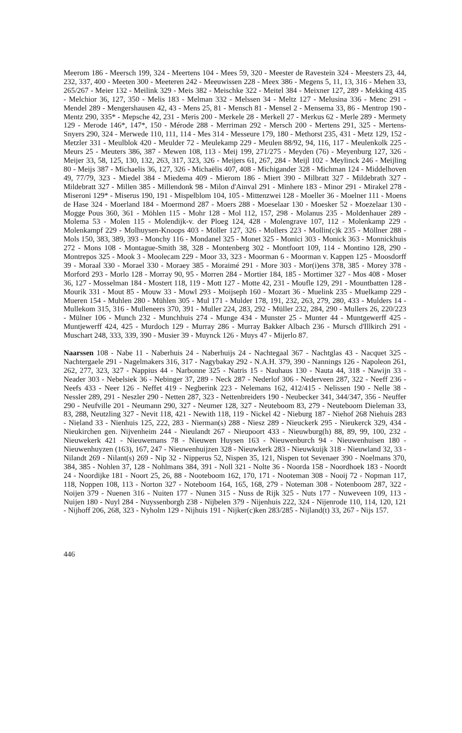Meerom 186 - Meersch 199, 324 - Meertens 104 - Mees 59, 320 - Meester de Ravestein 324 - Meesters 23, 44, 232, 337, 400 - Meeten 300 - Meeteren 242 - Meeuwissen 228 - Meex 386 - Megens 5, 11, 13, 316 - Mehen 33, 265/267 - Meier 132 - Meilink 329 - Meis 382 - Meischke 322 - Meitel 384 - Meixner 127, 289 - Mekking 435 - Melchior 36, 127, 350 - Melis 183 - Melman 332 - Melssen 34 - Meltz 127 - Melusina 336 - Menc 291 - Mendel 289 - Mengershausen 42, 43 - Mens 25, 81 - Mensch 81 - Mensel 2 - Mensema 33, 86 - Mentrop 190 - Mentz 290, 335* - Mepsche 42, 231 - Meris 200 - Merkele 28 - Merkell 27 - Merkus 62 - Merle 289 - Mermety 129 - Merode 146*, 147*, 150 - Mérode 288 - Merriman 292 - Mersch 200 - Mertens 291, 325 - Mertens-Snyers 290, 324 - Merwede 110, 111, 114 - Mes 314 - Messeure 179, 180 - Methorst 235, 431 - Metz 129, 152 - Metzler 331 - Meulblok 420 - Meulder 72 - Meulekamp 229 - Meulen 88/92, 94, 116, 117 - Meulenkolk 225 - Meurs 25 - Meuters 386, 387 - Mewen 108, 113 - Meij 199, 271/275 - Meyden (76) - Meyenburg 127, 326 - Meijer 33, 58, 125, 130, 132, 263, 317, 323, 326 - Meijers 61, 267, 284 - Meijl 102 - Meylinck 246 - Meijling 80 - Meijs 387 - Michaelis 36, 127, 326 - Michaëlis 407, 408 - Michigander 328 - Michman 124 - Middelhoven 49, 77/79, 323 - Miedel 384 - Miedema 409 - Mierom 186 - Miert 390 - Milbratt 327 - Mildebrath 327 - Mildebratt 327 - Millen 385 - Millendonk 98 - Milon d'Ainval 291 - Minhere 183 - Minor 291 - Mirakel 278 - Miseroni 129* - Miserus 190, 191 - Mispelblom 104, 105 - Mittenzwei 128 - Moeller 36 - Moelner 111 - Moens de Hase 324 - Moerland 184 - Moermond 287 - Moers 288 - Moeselaar 130 - Moesker 52 - Moezelaar 130 - Mogge Pous 360, 361 - Möhlen 115 - Mohr 128 - Mol 112, 157, 298 - Molanus 235 - Moldenhauer 289 - Molema 53 - Molen 115 - Molendijk-v. der Ploeg 124, 428 - Molengrave 107, 112 - Molenkamp 229 - Molenkampf 229 - Molhuysen-Knoops 403 - Möller 127, 326 - Mollers 223 - Mollin(c)k 235 - Möllner 288 - Mols 150, 383, 389, 393 - Monchy 116 - Mondanel 325 - Monet 325 - Monici 303 - Monick 363 - Monnickhuis 272 - Mons 108 - Montague-Smith 38, 328 - Montenberg 302 - Montfoort 109, 114 - Montino 128, 290 - Montrepos 325 - Mook 3 - Moolecam 229 - Moor 33, 323 - Moorman 6 - Moorman v. Kappen 125 - Moosdorff 39 - Moraal 330 - Morael 330 - Moraey 385 - Moraimé 291 - More 303 - Mor(i)ens 378, 385 - Morey 378 - Morford 293 - Morlo 128 - Morray 90, 95 - Morren 284 - Mortier 184, 185 - Mortimer 327 - Mos 408 - Moser 36, 127 - Mosselman 184 - Mostert 118, 119 - Mott 127 - Motte 42, 231 - Moufle 129, 291 - Mountbatten 128 - Mourik 331 - Mout 85 - Mouw 33 - Mowl 293 - Moijseph 160 - Mozart 36 - Muelink 235 - Muelkamp 229 - Mueren 154 - Muhlen 280 - Mühlen 305 - Mul 171 - Mulder 178, 191, 232, 263, 279, 280, 433 - Mulders 14 - Mullekom 315, 316 - Mulleneers 370, 391 - Muller 224, 283, 292 - Müller 232, 284, 290 - Mullers 26, 220/223 - Mülner 106 - Munch 232 - Munchhuis 274 - Munge 434 - Munster 25 - Munter 44 - Muntgewerff 425 - Muntjewerff 424, 425 - Murdoch 129 - Murray 286 - Murray Bakker Albach 236 - Mursch d'Illkirch 291 - Muschart 248, 333, 339, 390 - Musier 39 - Muynck 126 - Muys 47 - Mijerlo 87.
Naarssen 108 - Nabe 11 - Naberhuis 24 - Naberhuijs 24 - Nachtegaal 367 - Nachtglas 43 - Nacquet 325 - Nachtergaele 291 - Nagelmakers 316, 317 - Nagybakay 292 - N.A.H. 379, 390 - Nannings 126 - Napoleon 261, 262, 277, 323, 327 - Nappius 44 - Narbonne 325 - Natris 15 - Nauhaus 130 - Nauta 44, 318 - Nawijn 33 - Neader 303 - Nebelsiek 36 - Nebinger 37, 289 - Neck 287 - Nederlof 306 - Nederveen 287, 322 - Neeff 236 - Neefs 433 - Neer 126 - Neffet 419 - Negberink 223 - Nelemans 162, 412/415 - Nelissen 190 - Nelle 38 - Nessler 289, 291 - Neszler 290 - Netten 287, 323 - Nettenbreiders 190 - Neubecker 341, 344/347, 356 - Neuffer 290 - Neufville 201 - Neumann 290, 327 - Neumer 128, 327 - Neuteboom 83, 279 - Neuteboom Dieleman 33, 83, 288, Neutzling 327 - Nevit 118, 421 - Newith 118, 119 - Nickel 42 - Nieburg 187 - Niehof 268 Niehuis 283 - Nieland 33 - Nienhuis 125, 222, 283 - Nierman(s) 288 - Niesz 289 - Nieuckerk 295 - Nieukerck 329, 434 - Nieukirchen gen. Nijvenheim 244 - Nieulandt 267 - Nieupoort 433 - Nieuwburg(h) 88, 89, 99, 100, 232 - Nieuwekerk 421 - Nieuwemans 78 - Nieuwen Huysen 163 - Nieuwenburch 94 - Nieuwenhuisen 180 - Nieuwenhuyzen (163), 167, 247 - Nieuwenhuijzen 328 - Nieuwkerk 283 - Nieuwkuijk 318 - Nieuwland 32, 33 - Nilandt 269 - Nilant(s) 269 - Nip 32 - Nipperus 52, Nispen 35, 121, Nispen tot Sevenaer 390 - Noelmans 370, 384, 385 - Nohlen 37, 128 - Nohlmans 384, 391 - Noll 321 - Nolte 36 - Noorda 158 - Noordhoek 183 - Noordt 24 - Noordijke 181 - Noort 25, 26, 88 - Nooteboom 162, 170, 171 - Nooteman 308 - Nooij 72 - Nopman 117, 118, Noppen 108, 113 - Norton 327 - Noteboom 164, 165, 168, 279 - Noteman 308 - Notenboom 287, 322 - Noijen 379 - Nuenen 316 - Nuiten 177 - Nunen 315 - Nuss de Rijk 325 - Nuts 177 - Nuweveen 109, 113 - Nuijen 180 - Nuyl 284 - Nuyssenborgh 238 - Nijbelen 379 - Nijenhuis 222, 324 - Nijenrode 110, 114, 120, 121 - Nijhoff 206, 268, 323 - Nyholm 129 - Nijhuis 191 - Nijker(c)ken 283/285 - Nijland(t) 33, 267 - Nijs 157.
446